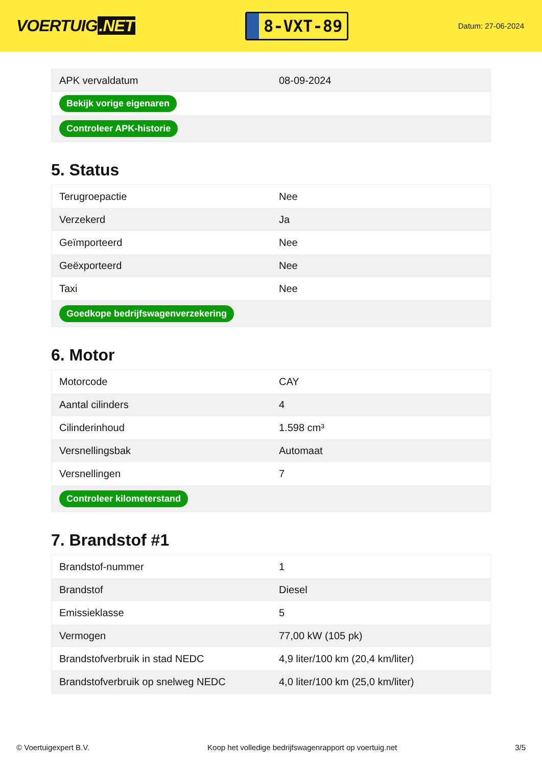VOERTUIG.NET
8-VXT-89
Datum: 27-06-2024
| APK vervaldatum | 08-09-2024 |
| Bekijk vorige eigenaren | |
| Controleer APK-historie | |
5. Status
| Terugroepactie | Nee |
| Verzekerd | Ja |
| Geïmporteerd | Nee |
| Geëxporteerd | Nee |
| Taxi | Nee |
| Goedkope bedrijfswagenverzekering | |
6. Motor
| Motorcode | CAY |
| Aantal cilinders | 4 |
| Cilinderinhoud | 1.598 cm³ |
| Versnellingsbak | Automaat |
| Versnellingen | 7 |
| Controleer kilometerstand | |
7. Brandstof #1
| Brandstof-nummer | 1 |
| Brandstof | Diesel |
| Emissieklasse | 5 |
| Vermogen | 77,00 kW (105 pk) |
| Brandstofverbruik in stad NEDC | 4,9 liter/100 km (20,4 km/liter) |
| Brandstofverbruik op snelweg NEDC | 4,0 liter/100 km (25,0 km/liter) |
© Voertuigexpert B.V. Koop het volledige bedrijfswagenrapport op voertuig.net 3/5